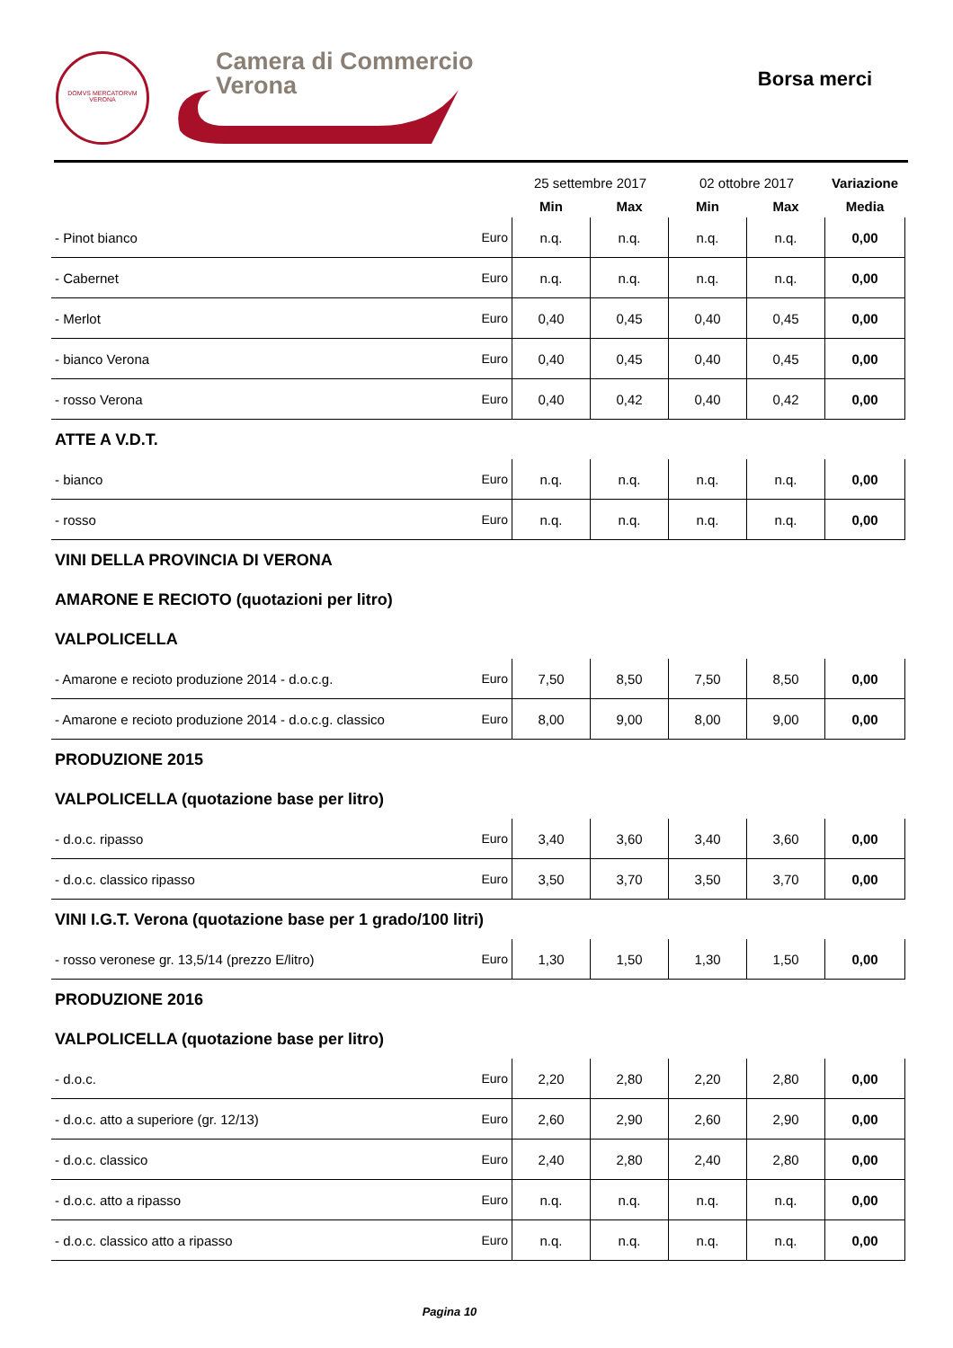DOMVS MERCATORVM
VERONA
Camera di Commercio
Verona
Borsa merci
| | | 25 settembre 2017 | | 02 ottobre 2017 | | Variazione |
| --- | --- | --- | --- | --- | --- | --- |
| | | Min | Max | Min | Max | Media |
| - Pinot bianco | Euro | n.q. | n.q. | n.q. | n.q. | 0,00 |
| - Cabernet | Euro | n.q. | n.q. | n.q. | n.q. | 0,00 |
| - Merlot | Euro | 0,40 | 0,45 | 0,40 | 0,45 | 0,00 |
| - bianco Verona | Euro | 0,40 | 0,45 | 0,40 | 0,45 | 0,00 |
| - rosso Verona | Euro | 0,40 | 0,42 | 0,40 | 0,42 | 0,00 |
| ATTE A V.D.T. | | | | | | |
| - bianco | Euro | n.q. | n.q. | n.q. | n.q. | 0,00 |
| - rosso | Euro | n.q. | n.q. | n.q. | n.q. | 0,00 |
| VINI DELLA PROVINCIA DI VERONA | | | | | | |
| AMARONE E RECIOTO (quotazioni per litro) | | | | | | |
| VALPOLICELLA | | | | | | |
| - Amarone e recioto produzione 2014 - d.o.c.g. | Euro | 7,50 | 8,50 | 7,50 | 8,50 | 0,00 |
| - Amarone e recioto produzione 2014 - d.o.c.g. classico | Euro | 8,00 | 9,00 | 8,00 | 9,00 | 0,00 |
| PRODUZIONE 2015 | | | | | | |
| VALPOLICELLA (quotazione base per litro) | | | | | | |
| - d.o.c. ripasso | Euro | 3,40 | 3,60 | 3,40 | 3,60 | 0,00 |
| - d.o.c. classico ripasso | Euro | 3,50 | 3,70 | 3,50 | 3,70 | 0,00 |
| VINI I.G.T. Verona (quotazione base per 1 grado/100 litri) | | | | | | |
| - rosso veronese gr. 13,5/14 (prezzo E/litro) | Euro | 1,30 | 1,50 | 1,30 | 1,50 | 0,00 |
| PRODUZIONE 2016 | | | | | | |
| VALPOLICELLA (quotazione base per litro) | | | | | | |
| - d.o.c. | Euro | 2,20 | 2,80 | 2,20 | 2,80 | 0,00 |
| - d.o.c. atto a superiore (gr. 12/13) | Euro | 2,60 | 2,90 | 2,60 | 2,90 | 0,00 |
| - d.o.c. classico | Euro | 2,40 | 2,80 | 2,40 | 2,80 | 0,00 |
| - d.o.c. atto a ripasso | Euro | n.q. | n.q. | n.q. | n.q. | 0,00 |
| - d.o.c. classico atto a ripasso | Euro | n.q. | n.q. | n.q. | n.q. | 0,00 |
Pagina 10